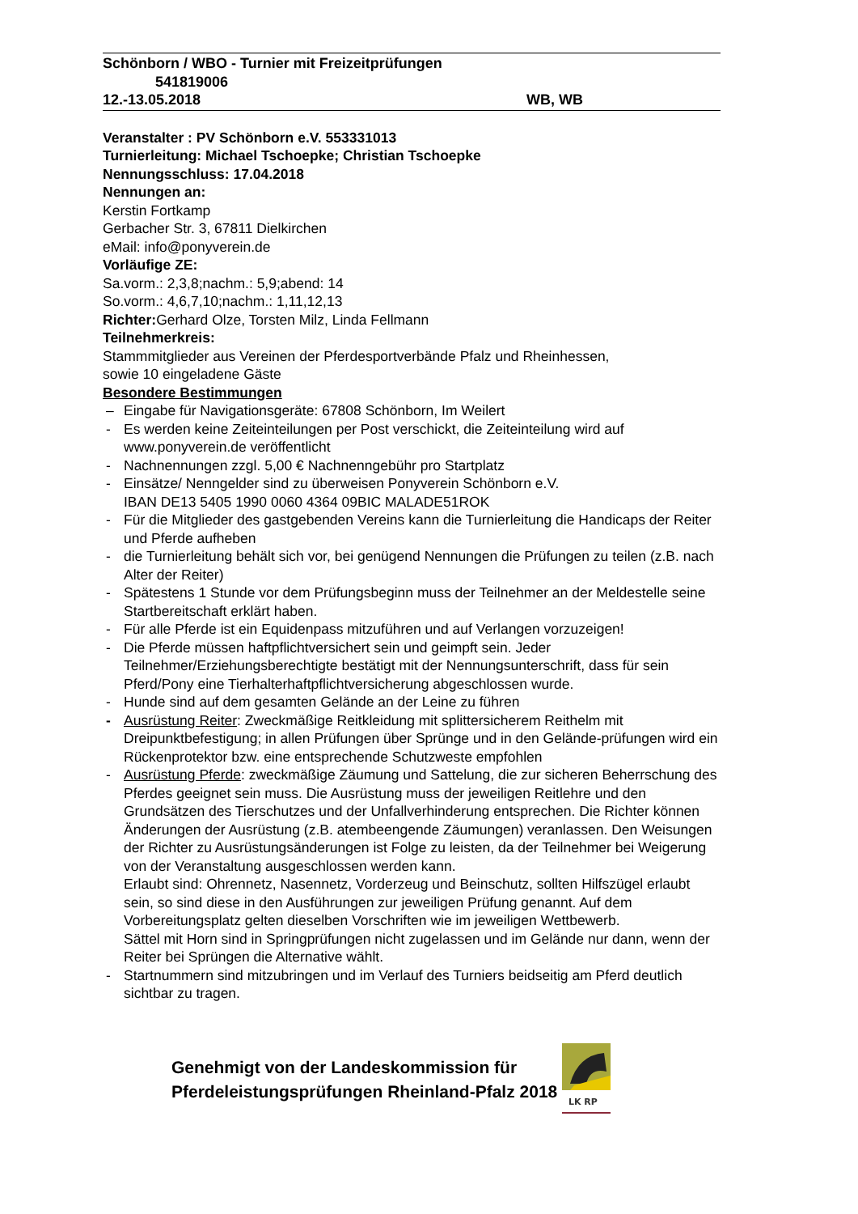Schönborn / WBO - Turnier mit Freizeitprüfungen
541819006
12.-13.05.2018 WB, WB
Veranstalter : PV Schönborn e.V. 553331013
Turnierleitung: Michael Tschoepke; Christian Tschoepke
Nennungsschluss: 17.04.2018
Nennungen an:
Kerstin Fortkamp
Gerbacher Str. 3, 67811 Dielkirchen
eMail: info@ponyverein.de
Vorläufige ZE:
Sa.vorm.: 2,3,8;nachm.: 5,9;abend: 14
So.vorm.: 4,6,7,10;nachm.: 1,11,12,13
Richter: Gerhard Olze, Torsten Milz, Linda Fellmann
Teilnehmerkreis:
Stammmitglieder aus Vereinen der Pferdesportverbände Pfalz und Rheinhessen,
sowie 10 eingeladene Gäste
Besondere Bestimmungen
– Eingabe für Navigationsgeräte: 67808 Schönborn, Im Weilert
- Es werden keine Zeiteinteilungen per Post verschickt, die Zeiteinteilung wird auf www.ponyverein.de veröffentlicht
- Nachnennungen zzgl. 5,00 € Nachnenngebühr pro Startplatz
- Einsätze/ Nenngelder sind zu überweisen Ponyverein Schönborn e.V.
IBAN DE13 5405 1990 0060 4364 09BIC MALADE51ROK
- Für die Mitglieder des gastgebenden Vereins kann die Turnierleitung die Handicaps der Reiter und Pferde aufheben
- die Turnierleitung behält sich vor, bei genügend Nennungen die Prüfungen zu teilen (z.B. nach Alter der Reiter)
- Spätestens 1 Stunde vor dem Prüfungsbeginn muss der Teilnehmer an der Meldestelle seine Startbereitschaft erklärt haben.
- Für alle Pferde ist ein Equidenpass mitzuführen und auf Verlangen vorzuzeigen!
- Die Pferde müssen haftpflichtversichert sein und geimpft sein. Jeder Teilnehmer/Erziehungsberechtigte bestätigt mit der Nennungsunterschrift, dass für sein Pferd/Pony eine Tierhalterhaftpflichtversicherung abgeschlossen wurde.
- Hunde sind auf dem gesamten Gelände an der Leine zu führen
- Ausrüstung Reiter: Zweckmäßige Reitkleidung mit splittersicherem Reithelm mit Dreipunktbefestigung; in allen Prüfungen über Sprünge und in den Gelände-prüfungen wird ein Rückenprotektor bzw. eine entsprechende Schutzweste empfohlen
- Ausrüstung Pferde: zweckmäßige Zäumung und Sattelung, die zur sicheren Beherrschung des Pferdes geeignet sein muss. Die Ausrüstung muss der jeweiligen Reitlehre und den Grundsätzen des Tierschutzes und der Unfallverhinderung entsprechen. Die Richter können Änderungen der Ausrüstung (z.B. atembeengende Zäumungen) veranlassen. Den Weisungen der Richter zu Ausrüstungsänderungen ist Folge zu leisten, da der Teilnehmer bei Weigerung von der Veranstaltung ausgeschlossen werden kann.
Erlaubt sind: Ohrennetz, Nasennetz, Vorderzeug und Beinschutz, sollten Hilfszügel erlaubt sein, so sind diese in den Ausführungen zur jeweiligen Prüfung genannt. Auf dem Vorbereitungsplatz gelten dieselben Vorschriften wie im jeweiligen Wettbewerb.
Sättel mit Horn sind in Springprüfungen nicht zugelassen und im Gelände nur dann, wenn der Reiter bei Sprüngen die Alternative wählt.
- Startnummern sind mitzubringen und im Verlauf des Turniers beidseitig am Pferd deutlich sichtbar zu tragen.
Genehmigt von der Landeskommission für
Pferdeleistungsprüfungen Rheinland-Pfalz 2018
LK RP